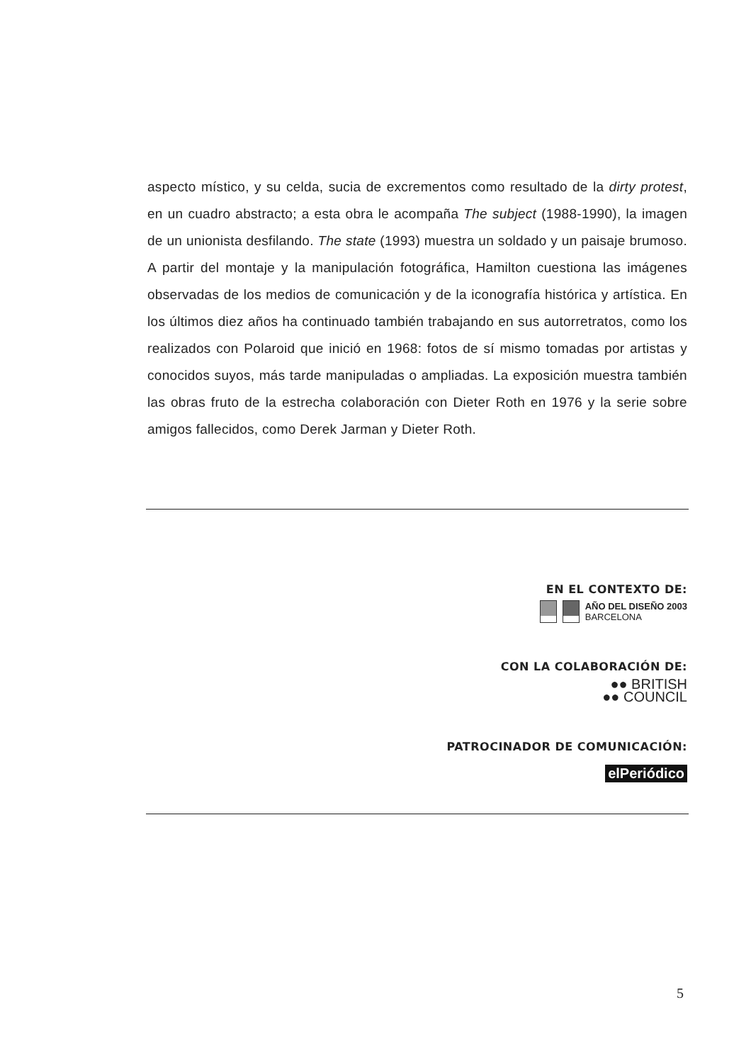aspecto místico, y su celda, sucia de excrementos como resultado de la dirty protest, en un cuadro abstracto; a esta obra le acompaña The subject (1988-1990), la imagen de un unionista desfilando. The state (1993) muestra un soldado y un paisaje brumoso. A partir del montaje y la manipulación fotográfica, Hamilton cuestiona las imágenes observadas de los medios de comunicación y de la iconografía histórica y artística. En los últimos diez años ha continuado también trabajando en sus autorretratos, como los realizados con Polaroid que inició en 1968: fotos de sí mismo tomadas por artistas y conocidos suyos, más tarde manipuladas o ampliadas. La exposición muestra también las obras fruto de la estrecha colaboración con Dieter Roth en 1976 y la serie sobre amigos fallecidos, como Derek Jarman y Dieter Roth.
EN EL CONTEXTO DE:
AÑO DEL DISEÑO 2003
BARCELONA
CON LA COLABORACIÓN DE:
●● BRITISH
●● COUNCIL
PATROCINADOR DE COMUNICACIÓN:
elPeriódico
5